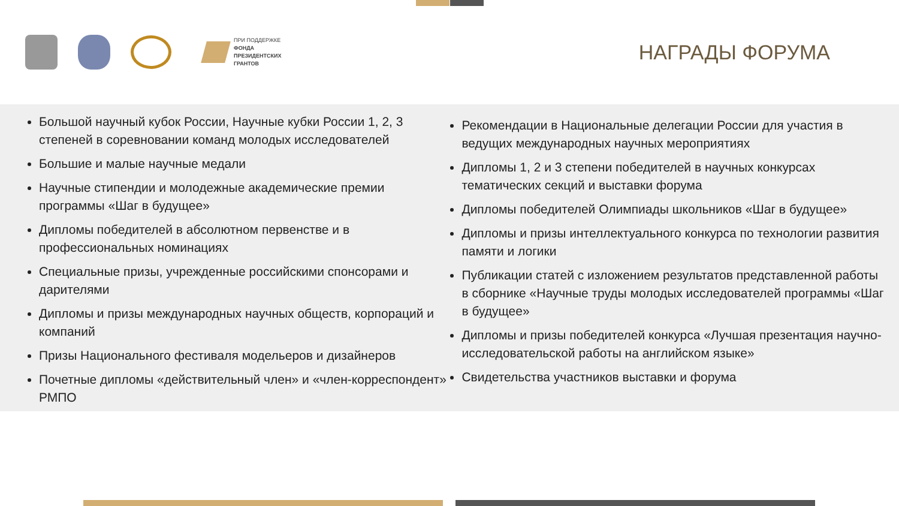ПРИ ПОДДЕРЖКЕ
ФОНДА
ПРЕЗИДЕНТСКИХ
ГРАНТОВ
НАГРАДЫ ФОРУМА
Большой научный кубок России, Научные кубки России 1, 2, 3 степеней в соревновании команд молодых исследователей
Большие и малые научные медали
Научные стипендии и молодежные академические премии программы «Шаг в будущее»
Дипломы победителей в абсолютном первенстве и в профессиональных номинациях
Специальные призы, учрежденные российскими спонсорами и дарителями
Дипломы и призы международных научных обществ, корпораций и компаний
Призы Национального фестиваля модельеров и дизайнеров
Почетные дипломы «действительный член» и «член-корреспондент» РМПО
Рекомендации в Национальные делегации России для участия в ведущих международных научных мероприятиях
Дипломы 1, 2 и 3 степени победителей в научных конкурсах тематических секций и выставки форума
Дипломы победителей Олимпиады школьников «Шаг в будущее»
Дипломы и призы интеллектуального конкурса по технологии развития памяти и логики
Публикации статей с изложением результатов представленной работы в сборнике «Научные труды молодых исследователей программы «Шаг в будущее»
Дипломы и призы победителей конкурса «Лучшая презентация научно-исследовательской работы на английском языке»
Свидетельства участников выставки и форума